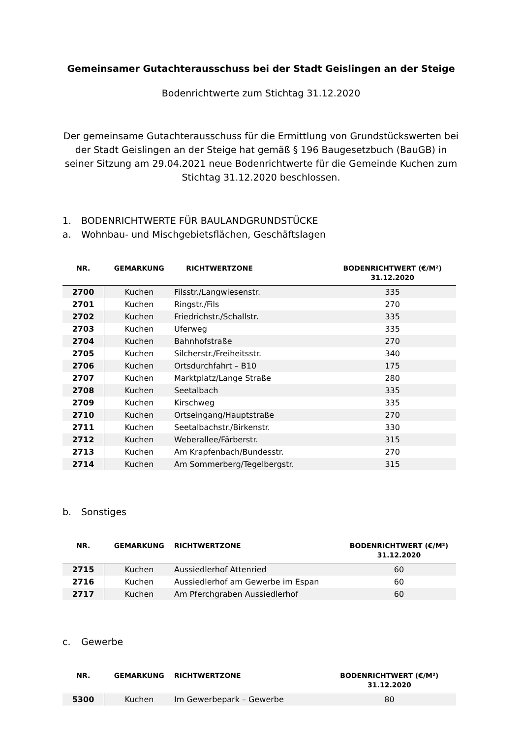Gemeinsamer Gutachterausschuss bei der Stadt Geislingen an der Steige
Bodenrichtwerte zum Stichtag 31.12.2020
Der gemeinsame Gutachterausschuss für die Ermittlung von Grundstückswerten bei der Stadt Geislingen an der Steige hat gemäß § 196 Baugesetzbuch (BauGB) in seiner Sitzung am 29.04.2021 neue Bodenrichtwerte für die Gemeinde Kuchen zum Stichtag 31.12.2020 beschlossen.
1. BODENRICHTWERTE FÜR BAULANDGRUNDSTÜCKE
a. Wohnbau- und Mischgebietsflächen, Geschäftslagen
| NR. | GEMARKUNG | RICHTWERTZONE | BODENRICHTWERT (€/M²) 31.12.2020 |
| --- | --- | --- | --- |
| 2700 | Kuchen | Filsstr./Langwiesenstr. | 335 |
| 2701 | Kuchen | Ringstr./Fils | 270 |
| 2702 | Kuchen | Friedrichstr./Schallstr. | 335 |
| 2703 | Kuchen | Uferweg | 335 |
| 2704 | Kuchen | Bahnhofstraße | 270 |
| 2705 | Kuchen | Silcherstr./Freiheitsstr. | 340 |
| 2706 | Kuchen | Ortsdurchfahrt – B10 | 175 |
| 2707 | Kuchen | Marktplatz/Lange Straße | 280 |
| 2708 | Kuchen | Seetalbach | 335 |
| 2709 | Kuchen | Kirschweg | 335 |
| 2710 | Kuchen | Ortseingang/Hauptstraße | 270 |
| 2711 | Kuchen | Seetalbachstr./Birkenstr. | 330 |
| 2712 | Kuchen | Weberallee/Färberstr. | 315 |
| 2713 | Kuchen | Am Krapfenbach/Bundesstr. | 270 |
| 2714 | Kuchen | Am Sommerberg/Tegelbergstr. | 315 |
b. Sonstiges
| NR. | GEMARKUNG | RICHTWERTZONE | BODENRICHTWERT (€/M²) 31.12.2020 |
| --- | --- | --- | --- |
| 2715 | Kuchen | Aussiedlerhof Attenried | 60 |
| 2716 | Kuchen | Aussiedlerhof am Gewerbe im Espan | 60 |
| 2717 | Kuchen | Am Pferchgraben Aussiedlerhof | 60 |
c. Gewerbe
| NR. | GEMARKUNG | RICHTWERTZONE | BODENRICHTWERT (€/M²) 31.12.2020 |
| --- | --- | --- | --- |
| 5300 | Kuchen | Im Gewerbepark – Gewerbe | 80 |